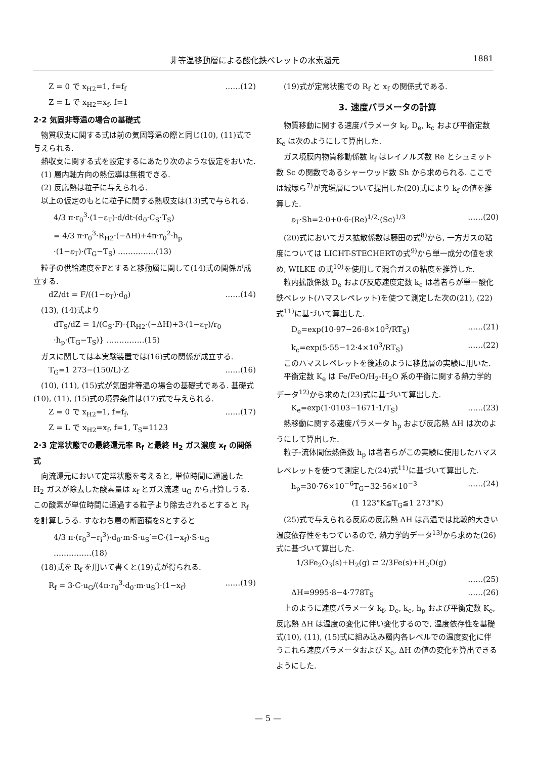非等温移動層による酸化鉄ペレットの水素還元 1881
Z = 0 で x<sub>H2</sub>=1, f=f<sub>f</sub>
Z = L で x<sub>H2</sub>=x<sub>f</sub>, f=1 ……(12)
2·2 気固非等温の場合の基礎式
物質収支に関する式は前の気固等温の際と同じ(10), (11)式で与えられる.
熱収支に関する式を設定するにあたり次のような仮定をおいた.
(1) 層内軸方向の熱伝導は無視できる.
(2) 反応熱は粒子に与えられる.
以上の仮定のもとに粒子に関する熱収支は(13)式で与られる.
4/3 π·r<sub>0</sub><sup>3</sup>·(1−ε<sub>T</sub>)·d/dt·(d<sub>0</sub>·C<sub>S</sub>·T<sub>S</sub>)
= 4/3 π·r<sub>0</sub><sup>3</sup>·R<sub>H2</sub>·(−ΔH)+4π·r<sub>0</sub><sup>2</sup>·h<sub>p</sub>
·(1−ε<sub>T</sub>)·(T<sub>G</sub>−T<sub>S</sub>) ……………(13)
粒子の供給速度をFとすると移動層に関して(14)式の関係が成立する.
dZ/dt = F/((1−ε<sub>T</sub>)·d<sub>0</sub>) ……(14)
(13), (14)式より
dT<sub>S</sub>/dZ = 1/(C<sub>S</sub>·F)·{R<sub>H2</sub>·(−ΔH)+3·(1−ε<sub>T</sub>)/r<sub>0</sub>
·h<sub>p</sub>·(T<sub>G</sub>−T<sub>S</sub>)} ……………(15)
ガスに関しては本実験装置では(16)式の関係が成立する.
T<sub>G</sub>=1 273−(150/L)·Z ……(16)
(10), (11), (15)式が気固非等温の場合の基礎式である. 基礎式(10), (11), (15)式の境界条件は(17)式で与えられる.
Z = 0 で x<sub>H2</sub>=1, f=f<sub>f</sub>,
Z = L で x<sub>H2</sub>=x<sub>f</sub>, f=1, T<sub>S</sub>=1123 ……(17)
2·3 定常状態での最終還元率 R<sub>f</sub> と最終 H<sub>2</sub> ガス濃度 x<sub>f</sub> の関係式
向流還元において定常状態を考えると, 単位時間に通過した H<sub>2</sub> ガスが除去した酸素量は x<sub>f</sub> とガス流速 u<sub>G</sub> から計算しうる. この酸素が単位時間に通過する粒子より除去されるとすると R<sub>f</sub> を計算しうる. すなわち層の断面積をSとすると
4/3 π·(r<sub>0</sub><sup>3</sup>−r<sub>i</sub><sup>3</sup>)·d<sub>0</sub>·m·S·u<sub>S</sub>′=C·(1−x<sub>f</sub>)·S·u<sub>G</sub>
……………(18)
(18)式を R<sub>f</sub> を用いて書くと(19)式が得られる.
R<sub>f</sub> = 3·C·u<sub>G</sub>/(4π·r<sub>0</sub><sup>3</sup>·d<sub>0</sub>·m·u<sub>S</sub>′)·(1−x<sub>f</sub>) ……(19)
(19)式が定常状態での R<sub>f</sub> と x<sub>f</sub> の関係式である.
3. 速度パラメータの計算
物質移動に関する速度パラメータ k<sub>f</sub>, D<sub>e</sub>, k<sub>c</sub> および平衡定数 K<sub>e</sub> は次のようにして算出した.
ガス境膜内物質移動係数 k<sub>f</sub> はレイノルズ数 Re とシュミット数 Sc の関数であるシャーウッド数 Sh から求められる. ここでは城塚ら<sup>7)</sup>が充塡層について提出した(20)式により k<sub>f</sub> の値を推算した.
ε<sub>T</sub>·Sh=2·0+0·6·(Re)<sup>1/2</sup>·(Sc)<sup>1/3</sup> ……(20)
(20)式においてガス拡散係数は藤田の式<sup>8)</sup>から, 一方ガスの粘度については LICHT-STECHERTの式<sup>9)</sup>から単一成分の値を求め, WILKE の式<sup>10)</sup>を使用して混合ガスの粘度を推算した.
粒内拡散係数 D<sub>e</sub> および反応速度定数 k<sub>c</sub> は著者らが単一酸化鉄ペレット(ハマスレペレット)を使つて測定した次の(21), (22)式<sup>11)</sup>に基づいて算出した.
D<sub>e</sub>=exp(10·97−26·8×10<sup>3</sup>/RT<sub>S</sub>) ……(21)
k<sub>c</sub>=exp(5·55−12·4×10<sup>3</sup>/RT<sub>S</sub>) ……(22)
このハマスレペレットを後述のように移動層の実験に用いた.
平衡定数 K<sub>e</sub> は Fe/FeO/H<sub>2</sub>-H<sub>2</sub>O 系の平衡に関する熱力学的データ<sup>12)</sup>から求めた(23)式に基づいて算出した.
K<sub>e</sub>=exp(1·0103−1671·1/T<sub>S</sub>) ……(23)
熱移動に関する速度パラメータ h<sub>p</sub> および反応熱 ΔH は次のようにして算出した.
粒子-流体間伝熱係数 h<sub>p</sub> は著者らがこの実験に使用したハマスレペレットを使つて測定した(24)式<sup>11)</sup>に基づいて算出した.
h<sub>p</sub>=30·76×10<sup>−6</sup>T<sub>G</sub>−32·56×10<sup>−3</sup> ……(24)
(1 123°K≦T<sub>G</sub>≦1 273°K)
(25)式で与えられる反応の反応熱 ΔH は高温では比較的大きい温度依存性をもつているので, 熱力学的データ<sup>13)</sup>から求めた(26)式に基づいて算出した.
1/3Fe<sub>2</sub>O<sub>3</sub>(s)+H<sub>2</sub>(g) ⇄ 2/3Fe(s)+H<sub>2</sub>O(g)
……(25)
ΔH=9995·8−4·778T<sub>S</sub> ……(26)
上のように速度パラメータ k<sub>f</sub>, D<sub>e</sub>, k<sub>c</sub>, h<sub>p</sub> および平衡定数 K<sub>e</sub>, 反応熱 ΔH は温度の変化に伴い変化するので, 温度依存性を基礎式(10), (11), (15)式に組み込み層内各レベルでの温度変化に伴うこれら速度パラメータおよび K<sub>e</sub>, ΔH の値の変化を算出できるようにした.
— 5 —